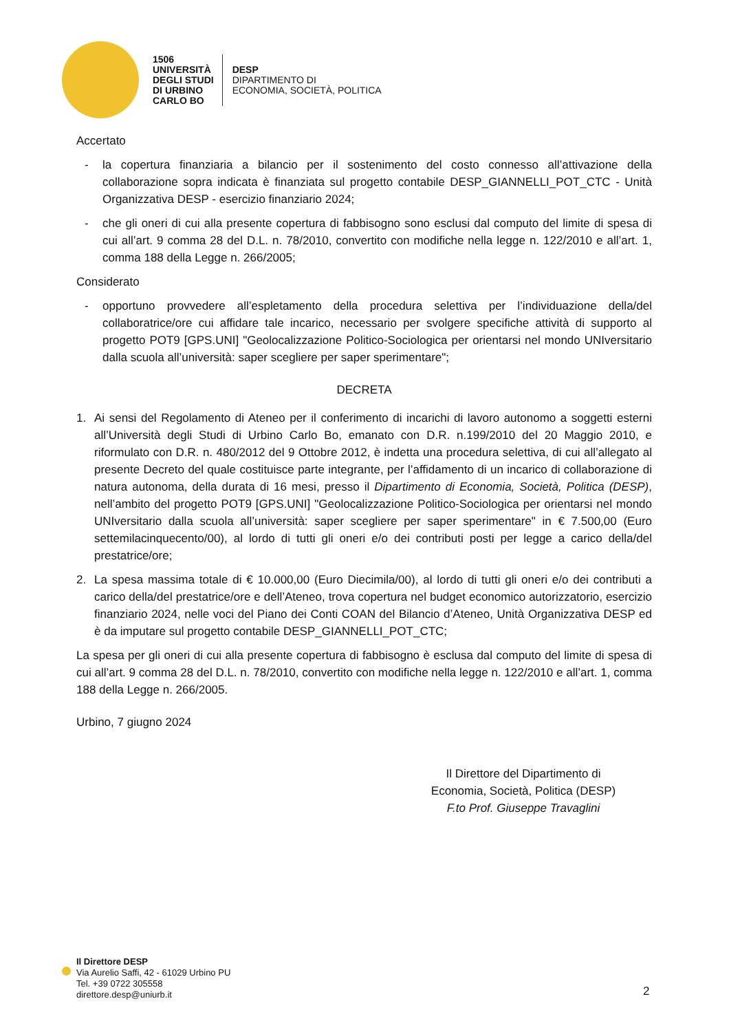1506
UNIVERSITÀ
DEGLI STUDI
DI URBINO
CARLO BO
DESP
DIPARTIMENTO DI
ECONOMIA, SOCIETÀ, POLITICA
Accertato
- la copertura finanziaria a bilancio per il sostenimento del costo connesso all’attivazione della collaborazione sopra indicata è finanziata sul progetto contabile DESP_GIANNELLI_POT_CTC - Unità Organizzativa DESP - esercizio finanziario 2024;
- che gli oneri di cui alla presente copertura di fabbisogno sono esclusi dal computo del limite di spesa di cui all’art. 9 comma 28 del D.L. n. 78/2010, convertito con modifiche nella legge n. 122/2010 e all’art. 1, comma 188 della Legge n. 266/2005;
Considerato
- opportuno provvedere all’espletamento della procedura selettiva per l’individuazione della/del collaboratrice/ore cui affidare tale incarico, necessario per svolgere specifiche attività di supporto al progetto POT9 [GPS.UNI] "Geolocalizzazione Politico-Sociologica per orientarsi nel mondo UNIversitario dalla scuola all’università: saper scegliere per saper sperimentare";
DECRETA
1. Ai sensi del Regolamento di Ateneo per il conferimento di incarichi di lavoro autonomo a soggetti esterni all’Università degli Studi di Urbino Carlo Bo, emanato con D.R. n.199/2010 del 20 Maggio 2010, e riformulato con D.R. n. 480/2012 del 9 Ottobre 2012, è indetta una procedura selettiva, di cui all’allegato al presente Decreto del quale costituisce parte integrante, per l’affidamento di un incarico di collaborazione di natura autonoma, della durata di 16 mesi, presso il Dipartimento di Economia, Società, Politica (DESP), nell’ambito del progetto POT9 [GPS.UNI] "Geolocalizzazione Politico-Sociologica per orientarsi nel mondo UNIversitario dalla scuola all’università: saper scegliere per saper sperimentare" in € 7.500,00 (Euro settemilacinquecento/00), al lordo di tutti gli oneri e/o dei contributi posti per legge a carico della/del prestatrice/ore;
2. La spesa massima totale di € 10.000,00 (Euro Diecimila/00), al lordo di tutti gli oneri e/o dei contributi a carico della/del prestatrice/ore e dell’Ateneo, trova copertura nel budget economico autorizzatorio, esercizio finanziario 2024, nelle voci del Piano dei Conti COAN del Bilancio d’Ateneo, Unità Organizzativa DESP ed è da imputare sul progetto contabile DESP_GIANNELLI_POT_CTC;
La spesa per gli oneri di cui alla presente copertura di fabbisogno è esclusa dal computo del limite di spesa di cui all’art. 9 comma 28 del D.L. n. 78/2010, convertito con modifiche nella legge n. 122/2010 e all’art. 1, comma 188 della Legge n. 266/2005.
Urbino, 7 giugno 2024
Il Direttore del Dipartimento di
Economia, Società, Politica (DESP)
F.to Prof. Giuseppe Travaglini
Il Direttore DESP
Via Aurelio Saffi, 42 - 61029 Urbino PU
Tel. +39 0722 305558
direttore.desp@uniurb.it
2